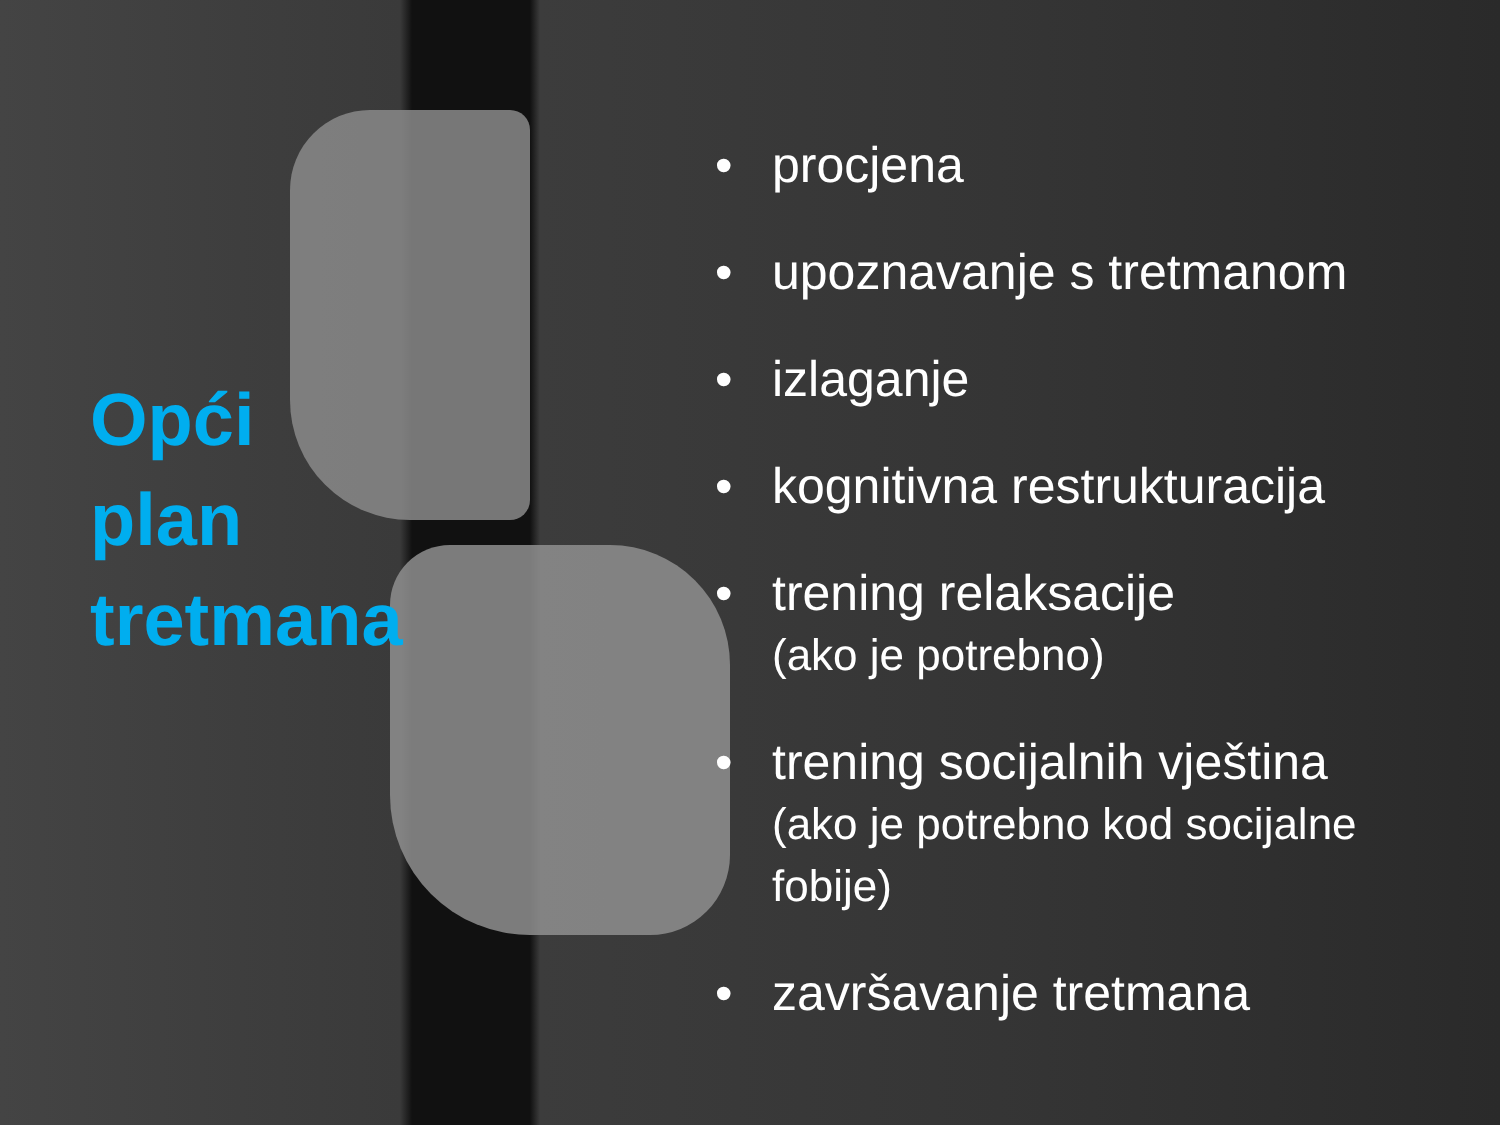Opći
plan
tretmana
• procjena
• upoznavanje s tretmanom
• izlaganje
• kognitivna restrukturacija
• trening relaksacije
(ako je potrebno)
• trening socijalnih vještina
(ako je potrebno kod socijalne fobije)
• završavanje tretmana